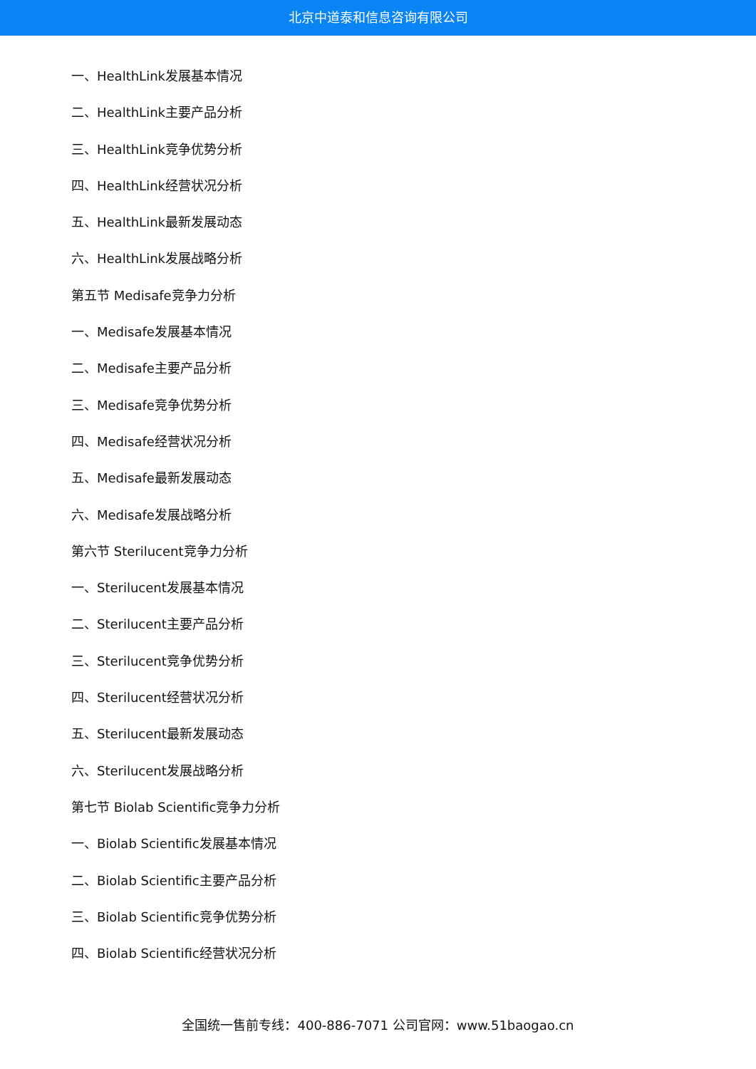北京中道泰和信息咨询有限公司
一、HealthLink发展基本情况
二、HealthLink主要产品分析
三、HealthLink竞争优势分析
四、HealthLink经营状况分析
五、HealthLink最新发展动态
六、HealthLink发展战略分析
第五节 Medisafe竞争力分析
一、Medisafe发展基本情况
二、Medisafe主要产品分析
三、Medisafe竞争优势分析
四、Medisafe经营状况分析
五、Medisafe最新发展动态
六、Medisafe发展战略分析
第六节 Sterilucent竞争力分析
一、Sterilucent发展基本情况
二、Sterilucent主要产品分析
三、Sterilucent竞争优势分析
四、Sterilucent经营状况分析
五、Sterilucent最新发展动态
六、Sterilucent发展战略分析
第七节 Biolab Scientific竞争力分析
一、Biolab Scientific发展基本情况
二、Biolab Scientific主要产品分析
三、Biolab Scientific竞争优势分析
四、Biolab Scientific经营状况分析
全国统一售前专线：400-886-7071 公司官网：www.51baogao.cn